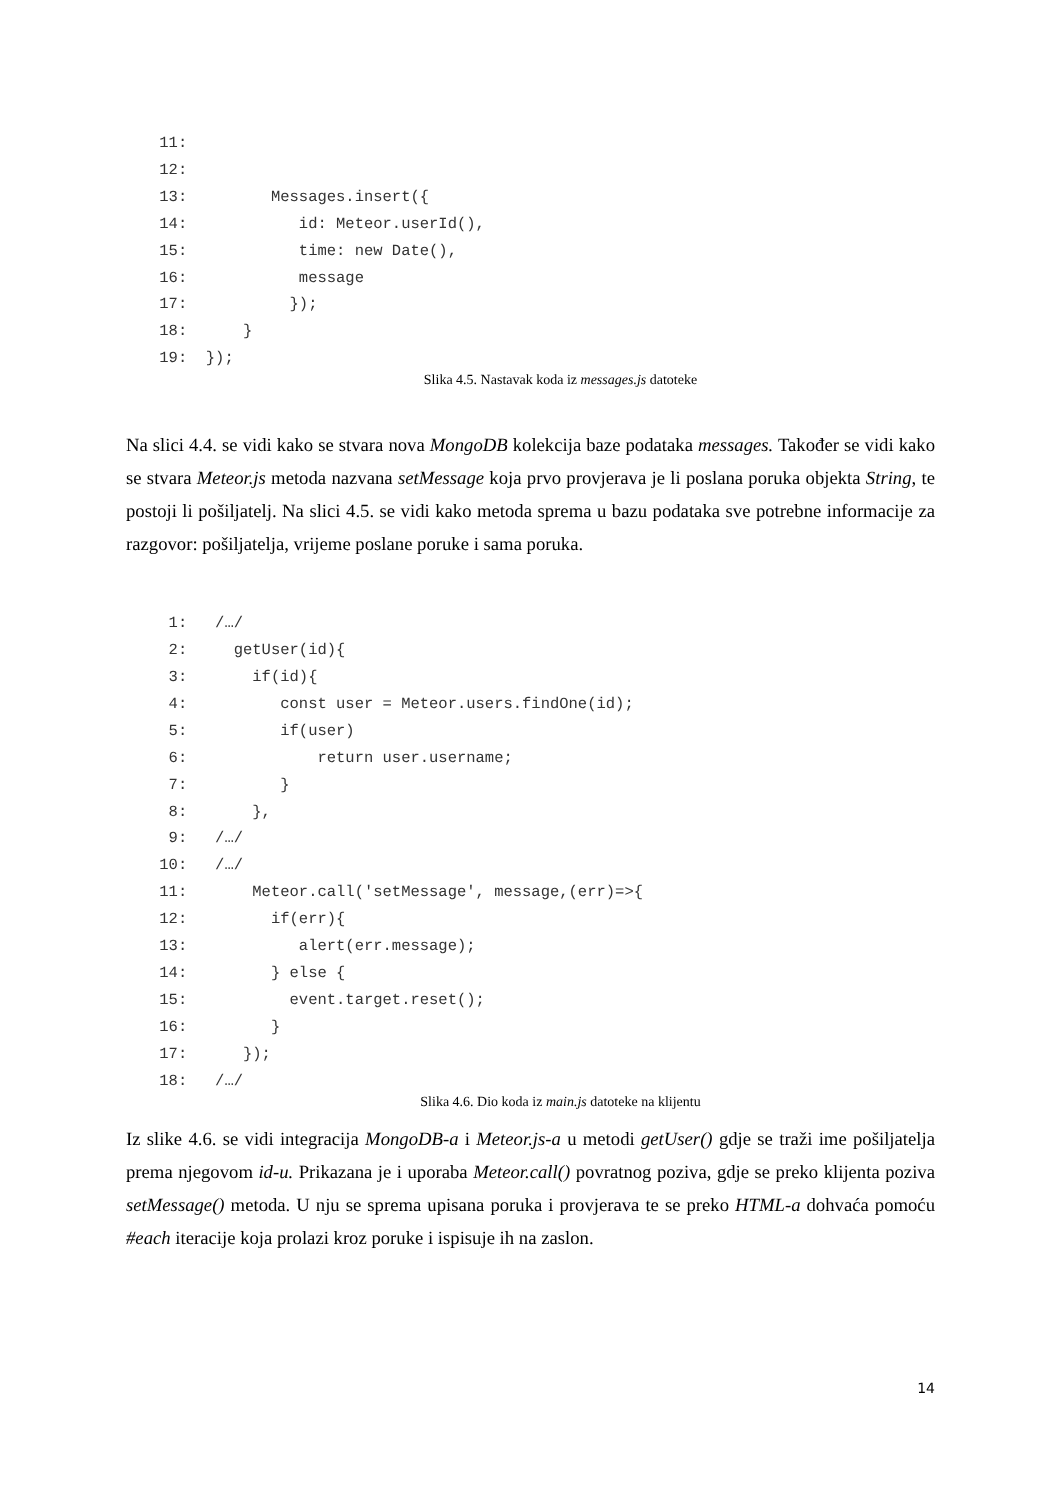11:
 12:
 13:         Messages.insert({
 14:            id: Meteor.userId(),
 15:            time: new Date(),
 16:            message
 17:           });
 18:      }
 19:  });
Slika 4.5. Nastavak koda iz messages.js datoteke
Na slici 4.4. se vidi kako se stvara nova MongoDB kolekcija baze podataka messages. Također se vidi kako se stvara Meteor.js metoda nazvana setMessage koja prvo provjerava je li poslana poruka objekta String, te postoji li pošiljatelj. Na slici 4.5. se vidi kako metoda sprema u bazu podataka sve potrebne informacije za razgovor: pošiljatelja, vrijeme poslane poruke i sama poruka.
  1:   /…/
  2:     getUser(id){
  3:       if(id){
  4:          const user = Meteor.users.findOne(id);
  5:          if(user)
  6:              return user.username;
  7:          }
  8:       },
  9:   /…/
 10:   /…/
 11:       Meteor.call('setMessage', message,(err)=>{
 12:         if(err){
 13:            alert(err.message);
 14:         } else {
 15:           event.target.reset();
 16:         }
 17:      });
 18:   /…/
Slika 4.6. Dio koda iz main.js datoteke na klijentu
Iz slike 4.6. se vidi integracija MongoDB-a i Meteor.js-a u metodi getUser() gdje se traži ime pošiljatelja prema njegovom id-u. Prikazana je i uporaba Meteor.call() povratnog poziva, gdje se preko klijenta poziva setMessage() metoda. U nju se sprema upisana poruka i provjerava te se preko HTML-a dohvaća pomoću #each iteracije koja prolazi kroz poruke i ispisuje ih na zaslon.
14